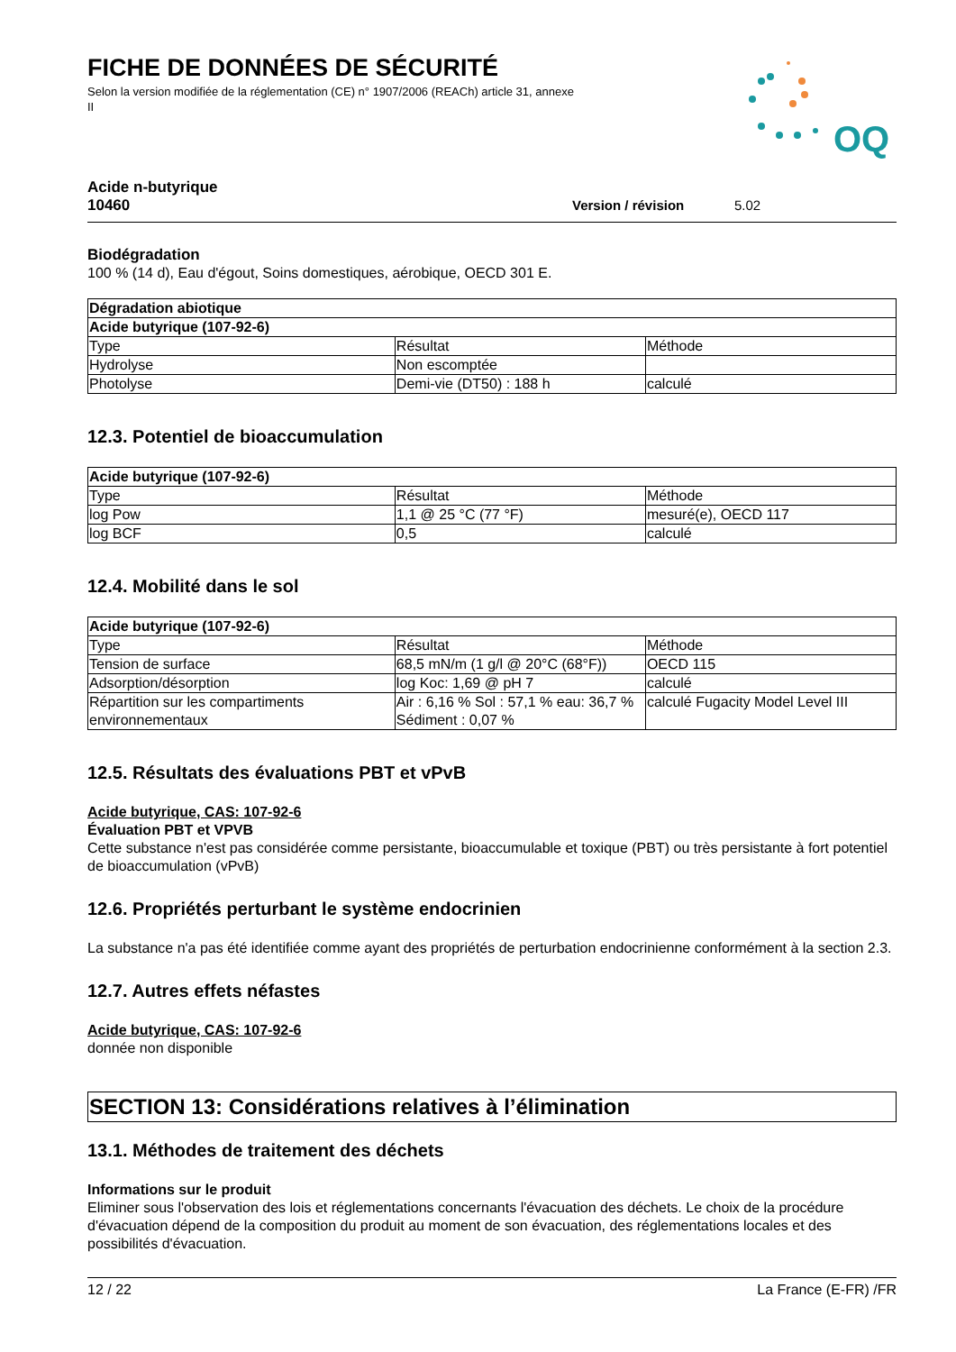FICHE DE DONNÉES DE SÉCURITÉ
Selon la version modifiée de la réglementation (CE) n° 1907/2006 (REACh) article 31, annexe II
OQ
Acide n-butyrique
10460
Version / révision 5.02
Biodégradation
100 % (14 d), Eau d'égout, Soins domestiques, aérobique, OECD 301 E.
| Dégradation abiotique | | |
| --- | --- | --- |
| Acide butyrique (107-92-6) | | |
| Type | Résultat | Méthode |
| Hydrolyse | Non escomptée | |
| Photolyse | Demi-vie (DT50) : 188 h | calculé |
12.3. Potentiel de bioaccumulation
| Acide butyrique (107-92-6) | | |
| --- | --- | --- |
| Type | Résultat | Méthode |
| log Pow | 1,1 @ 25 °C (77 °F) | mesuré(e), OECD 117 |
| log BCF | 0,5 | calculé |
12.4. Mobilité dans le sol
| Acide butyrique (107-92-6) | | |
| --- | --- | --- |
| Type | Résultat | Méthode |
| Tension de surface | 68,5 mN/m (1 g/l @ 20°C (68°F)) | OECD 115 |
| Adsorption/désorption | log Koc: 1,69 @ pH 7 | calculé |
| Répartition sur les compartiments environnementaux | Air : 6,16 % Sol : 57,1 % eau: 36,7 % Sédiment : 0,07 % | calculé Fugacity Model Level III |
12.5. Résultats des évaluations PBT et vPvB
Acide butyrique, CAS: 107-92-6
Évaluation PBT et VPVB
Cette substance n'est pas considérée comme persistante, bioaccumulable et toxique (PBT) ou très persistante à fort potentiel de bioaccumulation (vPvB)
12.6. Propriétés perturbant le système endocrinien
La substance n'a pas été identifiée comme ayant des propriétés de perturbation endocrinienne conformément à la section 2.3.
12.7. Autres effets néfastes
Acide butyrique, CAS: 107-92-6
donnée non disponible
SECTION 13: Considérations relatives à l’élimination
13.1. Méthodes de traitement des déchets
Informations sur le produit
Eliminer sous l'observation des lois et réglementations concernants l'évacuation des déchets. Le choix de la procédure d'évacuation dépend de la composition du produit au moment de son évacuation, des réglementations locales et des possibilités d'évacuation.
12 / 22 La France (E-FR) /FR